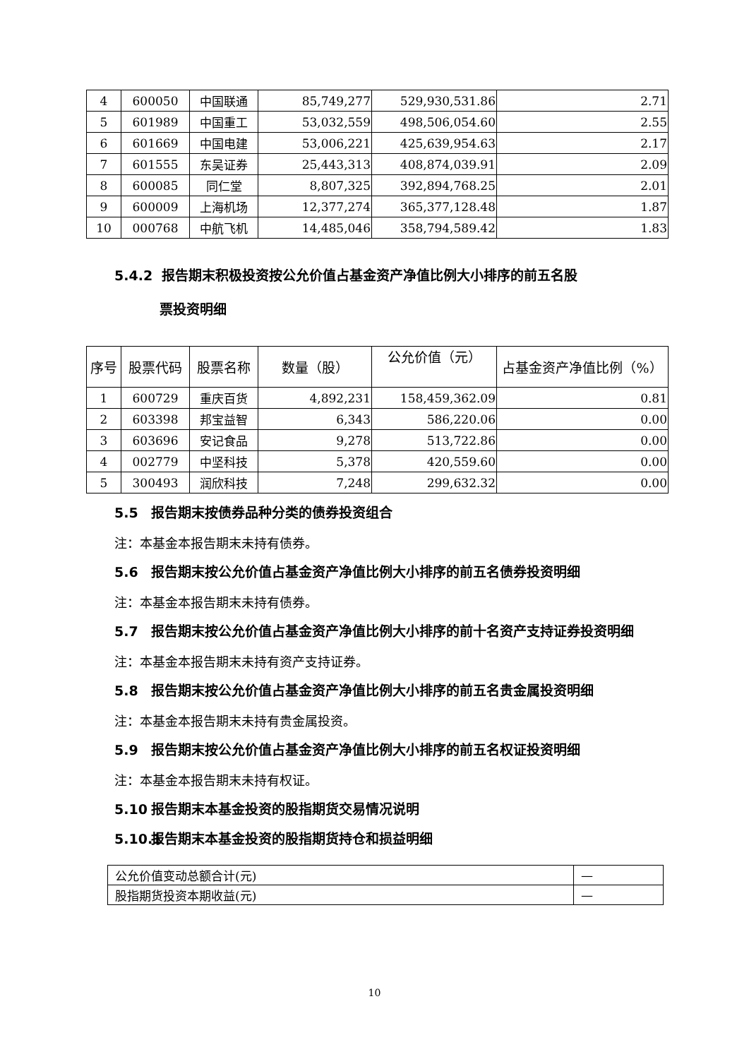| 4 | 600050 | 中国联通 | 85,749,277 | 529,930,531.86 | 2.71 |
| 5 | 601989 | 中国重工 | 53,032,559 | 498,506,054.60 | 2.55 |
| 6 | 601669 | 中国电建 | 53,006,221 | 425,639,954.63 | 2.17 |
| 7 | 601555 | 东吴证券 | 25,443,313 | 408,874,039.91 | 2.09 |
| 8 | 600085 | 同仁堂 | 8,807,325 | 392,894,768.25 | 2.01 |
| 9 | 600009 | 上海机场 | 12,377,274 | 365,377,128.48 | 1.87 |
| 10 | 000768 | 中航飞机 | 14,485,046 | 358,794,589.42 | 1.83 |
5.4.2 报告期末积极投资按公允价值占基金资产净值比例大小排序的前五名股
票投资明细
| 序号 | 股票代码 | 股票名称 | 数量（股） | 公允价值（元） | 占基金资产净值比例（%） |
| --- | --- | --- | --- | --- | --- |
| 1 | 600729 | 重庆百货 | 4,892,231 | 158,459,362.09 | 0.81 |
| 2 | 603398 | 邦宝益智 | 6,343 | 586,220.06 | 0.00 |
| 3 | 603696 | 安记食品 | 9,278 | 513,722.86 | 0.00 |
| 4 | 002779 | 中坚科技 | 5,378 | 420,559.60 | 0.00 |
| 5 | 300493 | 润欣科技 | 7,248 | 299,632.32 | 0.00 |
5.5 报告期末按债券品种分类的债券投资组合
注：本基金本报告期末未持有债券。
5.6 报告期末按公允价值占基金资产净值比例大小排序的前五名债券投资明细
注：本基金本报告期末未持有债券。
5.7 报告期末按公允价值占基金资产净值比例大小排序的前十名资产支持证券投资明细
注：本基金本报告期末未持有资产支持证券。
5.8 报告期末按公允价值占基金资产净值比例大小排序的前五名贵金属投资明细
注：本基金本报告期末未持有贵金属投资。
5.9 报告期末按公允价值占基金资产净值比例大小排序的前五名权证投资明细
注：本基金本报告期末未持有权证。
5.10 报告期末本基金投资的股指期货交易情况说明
5.10.1 报告期末本基金投资的股指期货持仓和损益明细
| 公允价值变动总额合计(元) | — |
| 股指期货投资本期收益(元) | — |
10